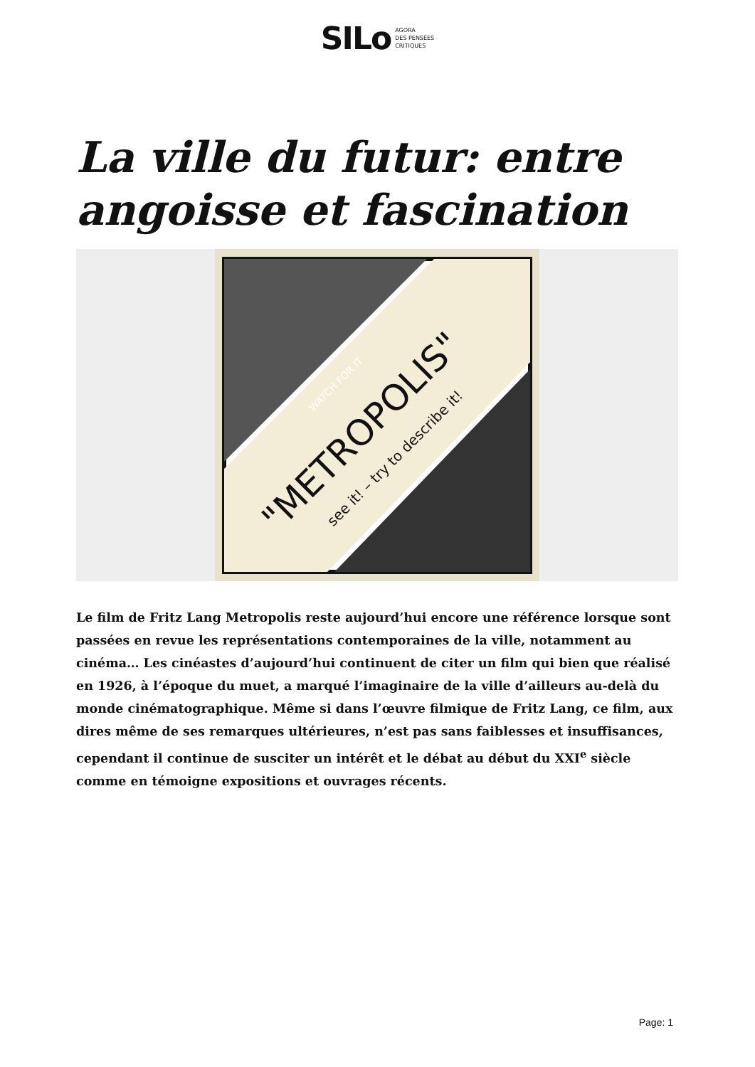SILo AGORA
DES PENSÉES
CRITIQUES
La ville du futur: entre angoisse et fascination
"METROPOLIS"
see it! – try to describe it!
WATCH FOR IT
Le film de Fritz Lang Metropolis reste aujourd’hui encore une référence lorsque sont passées en revue les représentations contemporaines de la ville, notamment au cinéma… Les cinéastes d’aujourd’hui continuent de citer un film qui bien que réalisé en 1926, à l’époque du muet, a marqué l’imaginaire de la ville d’ailleurs au-delà du monde cinématographique. Même si dans l’œuvre filmique de Fritz Lang, ce film, aux dires même de ses remarques ultérieures, n’est pas sans faiblesses et insuffisances, cependant il continue de susciter un intérêt et le débat au début du XXI<sup>e</sup> siècle comme en témoigne expositions et ouvrages récents.
Page: 1